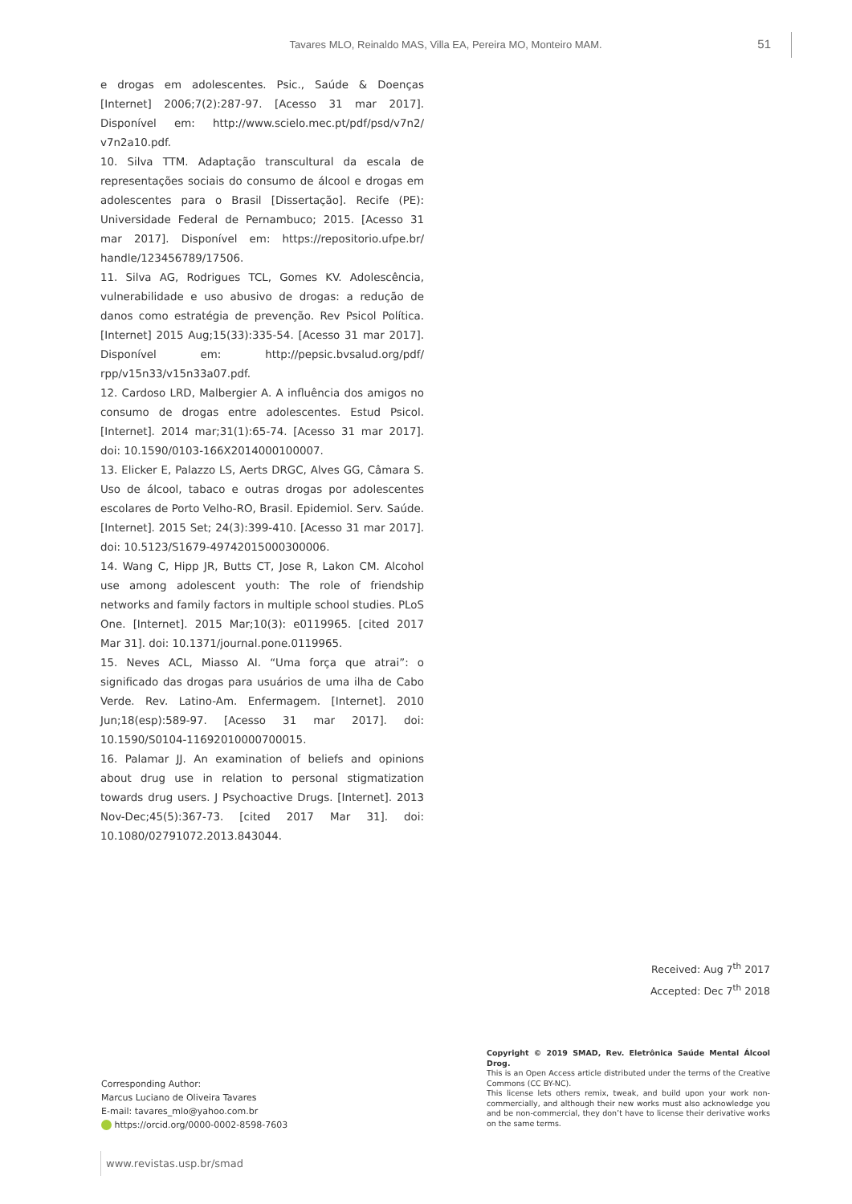Tavares MLO, Reinaldo MAS, Villa EA, Pereira MO, Monteiro MAM. 51
e drogas em adolescentes. Psic., Saúde & Doenças [Internet] 2006;7(2):287-97. [Acesso 31 mar 2017]. Disponível em: http://www.scielo.mec.pt/pdf/psd/v7n2/ v7n2a10.pdf.
10. Silva TTM. Adaptação transcultural da escala de representações sociais do consumo de álcool e drogas em adolescentes para o Brasil [Dissertação]. Recife (PE): Universidade Federal de Pernambuco; 2015. [Acesso 31 mar 2017]. Disponível em: https://repositorio.ufpe.br/ handle/123456789/17506.
11. Silva AG, Rodrigues TCL, Gomes KV. Adolescência, vulnerabilidade e uso abusivo de drogas: a redução de danos como estratégia de prevenção. Rev Psicol Política. [Internet] 2015 Aug;15(33):335-54. [Acesso 31 mar 2017]. Disponível em: http://pepsic.bvsalud.org/pdf/ rpp/v15n33/v15n33a07.pdf.
12. Cardoso LRD, Malbergier A. A influência dos amigos no consumo de drogas entre adolescentes. Estud Psicol. [Internet]. 2014 mar;31(1):65-74. [Acesso 31 mar 2017]. doi: 10.1590/0103-166X2014000100007.
13. Elicker E, Palazzo LS, Aerts DRGC, Alves GG, Câmara S. Uso de álcool, tabaco e outras drogas por adolescentes escolares de Porto Velho-RO, Brasil. Epidemiol. Serv. Saúde. [Internet]. 2015 Set; 24(3):399-410. [Acesso 31 mar 2017]. doi: 10.5123/S1679-49742015000300006.
14. Wang C, Hipp JR, Butts CT, Jose R, Lakon CM. Alcohol use among adolescent youth: The role of friendship networks and family factors in multiple school studies. PLoS One. [Internet]. 2015 Mar;10(3): e0119965. [cited 2017 Mar 31]. doi: 10.1371/journal.pone.0119965.
15. Neves ACL, Miasso AI. “Uma força que atrai”: o significado das drogas para usuários de uma ilha de Cabo Verde. Rev. Latino-Am. Enfermagem. [Internet]. 2010 Jun;18(esp):589-97. [Acesso 31 mar 2017]. doi: 10.1590/S0104-11692010000700015.
16. Palamar JJ. An examination of beliefs and opinions about drug use in relation to personal stigmatization towards drug users. J Psychoactive Drugs. [Internet]. 2013 Nov-Dec;45(5):367-73. [cited 2017 Mar 31]. doi: 10.1080/02791072.2013.843044.
Received: Aug 7<sup>th</sup> 2017
Accepted: Dec 7<sup>th</sup> 2018
Corresponding Author:
Marcus Luciano de Oliveira Tavares
E-mail: tavares_mlo@yahoo.com.br
https://orcid.org/0000-0002-8598-7603
Copyright © 2019 SMAD, Rev. Eletrônica Saúde Mental Álcool Drog.
This is an Open Access article distributed under the terms of the Creative Commons (CC BY-NC).
This license lets others remix, tweak, and build upon your work non-commercially, and although their new works must also acknowledge you and be non-commercial, they don’t have to license their derivative works on the same terms.
www.revistas.usp.br/smad